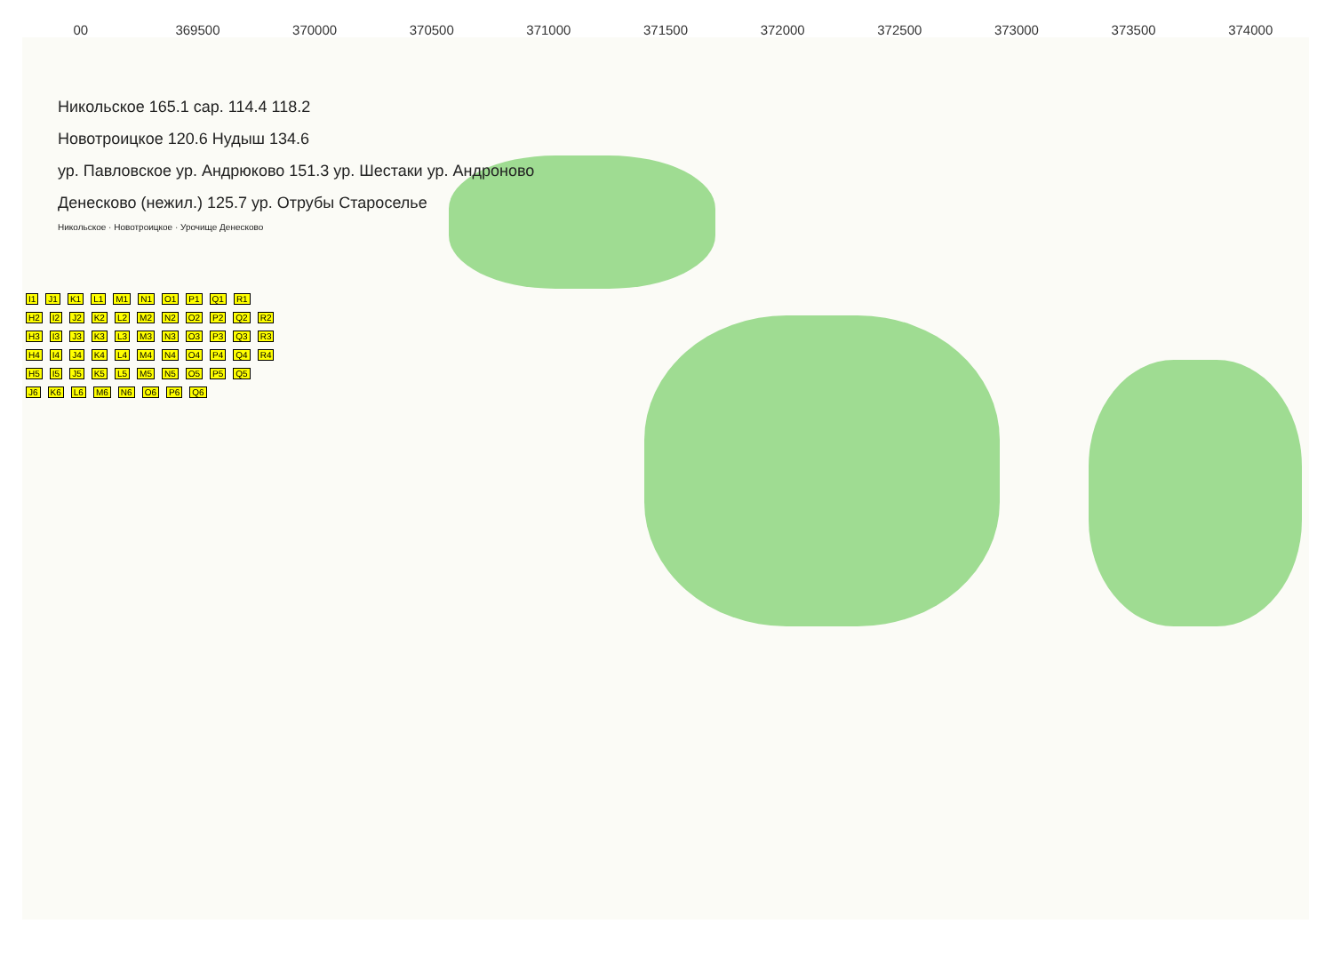00 369500 370000 370500 371000 371500 372000 372500 373000 373500 374000
Никольское 165.1 сар. 114.4 118.2
Новотроицкое 120.6 Нудыш 134.6
ур. Павловское ур. Андрюково 151.3 ур. Шестаки ур. Андроново
Денесково (нежил.) 125.7 ур. Отрубы Староселье
Никольское · Новотроицкое · Урочище Денесково
I1 J1 K1 L1 M1 N1 O1 P1 Q1 R1
H2 I2 J2 K2 L2 M2 N2 O2 P2 Q2 R2
H3 I3 J3 K3 L3 M3 N3 O3 P3 Q3 R3
H4 I4 J4 K4 L4 M4 N4 O4 P4 Q4 R4
H5 I5 J5 K5 L5 M5 N5 O5 P5 Q5
J6 K6 L6 M6 N6 O6 P6 Q6